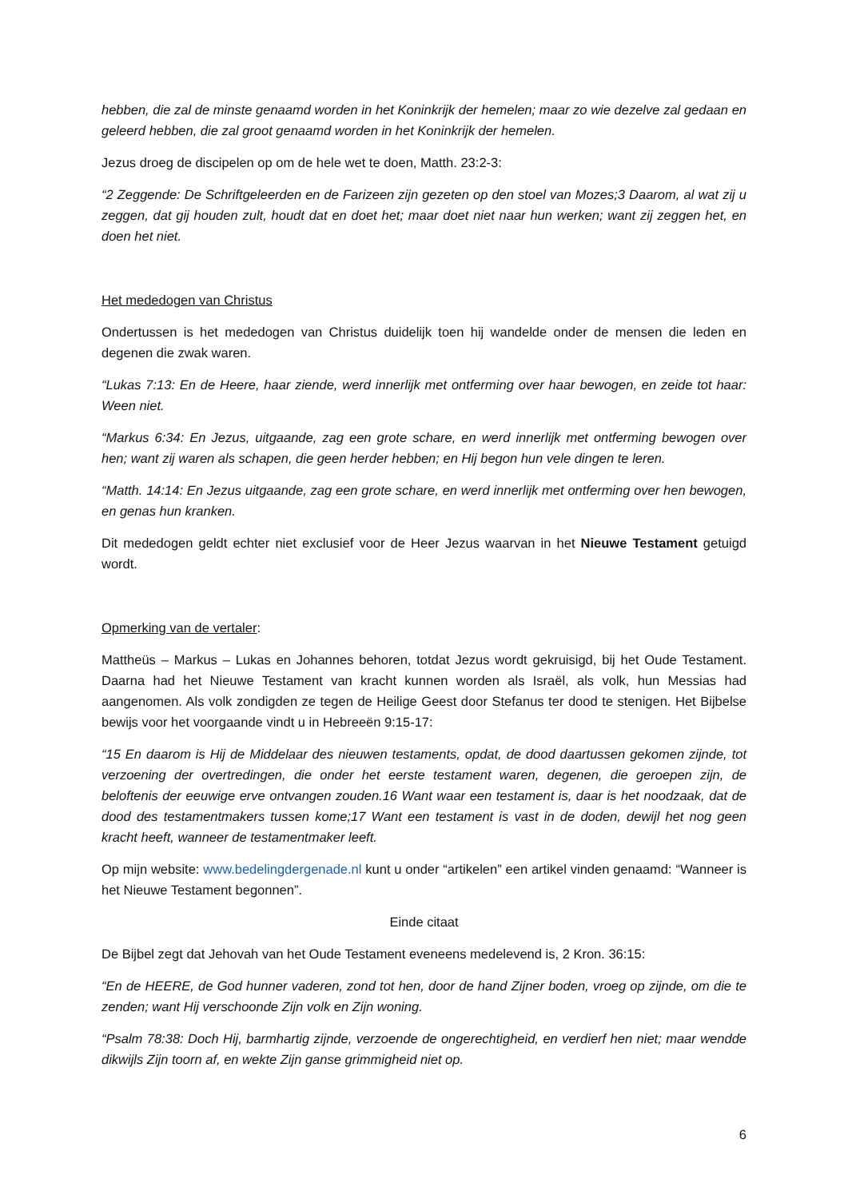hebben, die zal de minste genaamd worden in het Koninkrijk der hemelen; maar zo wie dezelve zal gedaan en geleerd hebben, die zal groot genaamd worden in het Koninkrijk der hemelen.
Jezus droeg de discipelen op om de hele wet te doen, Matth. 23:2-3:
“2 Zeggende: De Schriftgeleerden en de Farizeen zijn gezeten op den stoel van Mozes;3 Daarom, al wat zij u zeggen, dat gij houden zult, houdt dat en doet het; maar doet niet naar hun werken; want zij zeggen het, en doen het niet.
Het mededogen van Christus
Ondertussen is het mededogen van Christus duidelijk toen hij wandelde onder de mensen die leden en degenen die zwak waren.
“Lukas 7:13: En de Heere, haar ziende, werd innerlijk met ontferming over haar bewogen, en zeide tot haar: Ween niet.
“Markus 6:34: En Jezus, uitgaande, zag een grote schare, en werd innerlijk met ontferming bewogen over hen; want zij waren als schapen, die geen herder hebben; en Hij begon hun vele dingen te leren.
“Matth. 14:14: En Jezus uitgaande, zag een grote schare, en werd innerlijk met ontferming over hen bewogen, en genas hun kranken.
Dit mededogen geldt echter niet exclusief voor de Heer Jezus waarvan in het Nieuwe Testament getuigd wordt.
Opmerking van de vertaler:
Mattheüs – Markus – Lukas en Johannes behoren, totdat Jezus wordt gekruisigd, bij het Oude Testament. Daarna had het Nieuwe Testament van kracht kunnen worden als Israël, als volk, hun Messias had aangenomen. Als volk zondigden ze tegen de Heilige Geest door Stefanus ter dood te stenigen. Het Bijbelse bewijs voor het voorgaande vindt u in Hebreeën 9:15-17:
“15 En daarom is Hij de Middelaar des nieuwen testaments, opdat, de dood daartussen gekomen zijnde, tot verzoening der overtredingen, die onder het eerste testament waren, degenen, die geroepen zijn, de beloftenis der eeuwige erve ontvangen zouden.16 Want waar een testament is, daar is het noodzaak, dat de dood des testamentmakers tussen kome;17 Want een testament is vast in de doden, dewijl het nog geen kracht heeft, wanneer de testamentmaker leeft.
Op mijn website: www.bedelingdergenade.nl kunt u onder “artikelen” een artikel vinden genaamd: “Wanneer is het Nieuwe Testament begonnen”.
Einde citaat
De Bijbel zegt dat Jehovah van het Oude Testament eveneens medelevend is, 2 Kron. 36:15:
“En de HEERE, de God hunner vaderen, zond tot hen, door de hand Zijner boden, vroeg op zijnde, om die te zenden; want Hij verschoonde Zijn volk en Zijn woning.
“Psalm 78:38: Doch Hij, barmhartig zijnde, verzoende de ongerechtigheid, en verdierf hen niet; maar wendde dikwijls Zijn toorn af, en wekte Zijn ganse grimmigheid niet op.
6